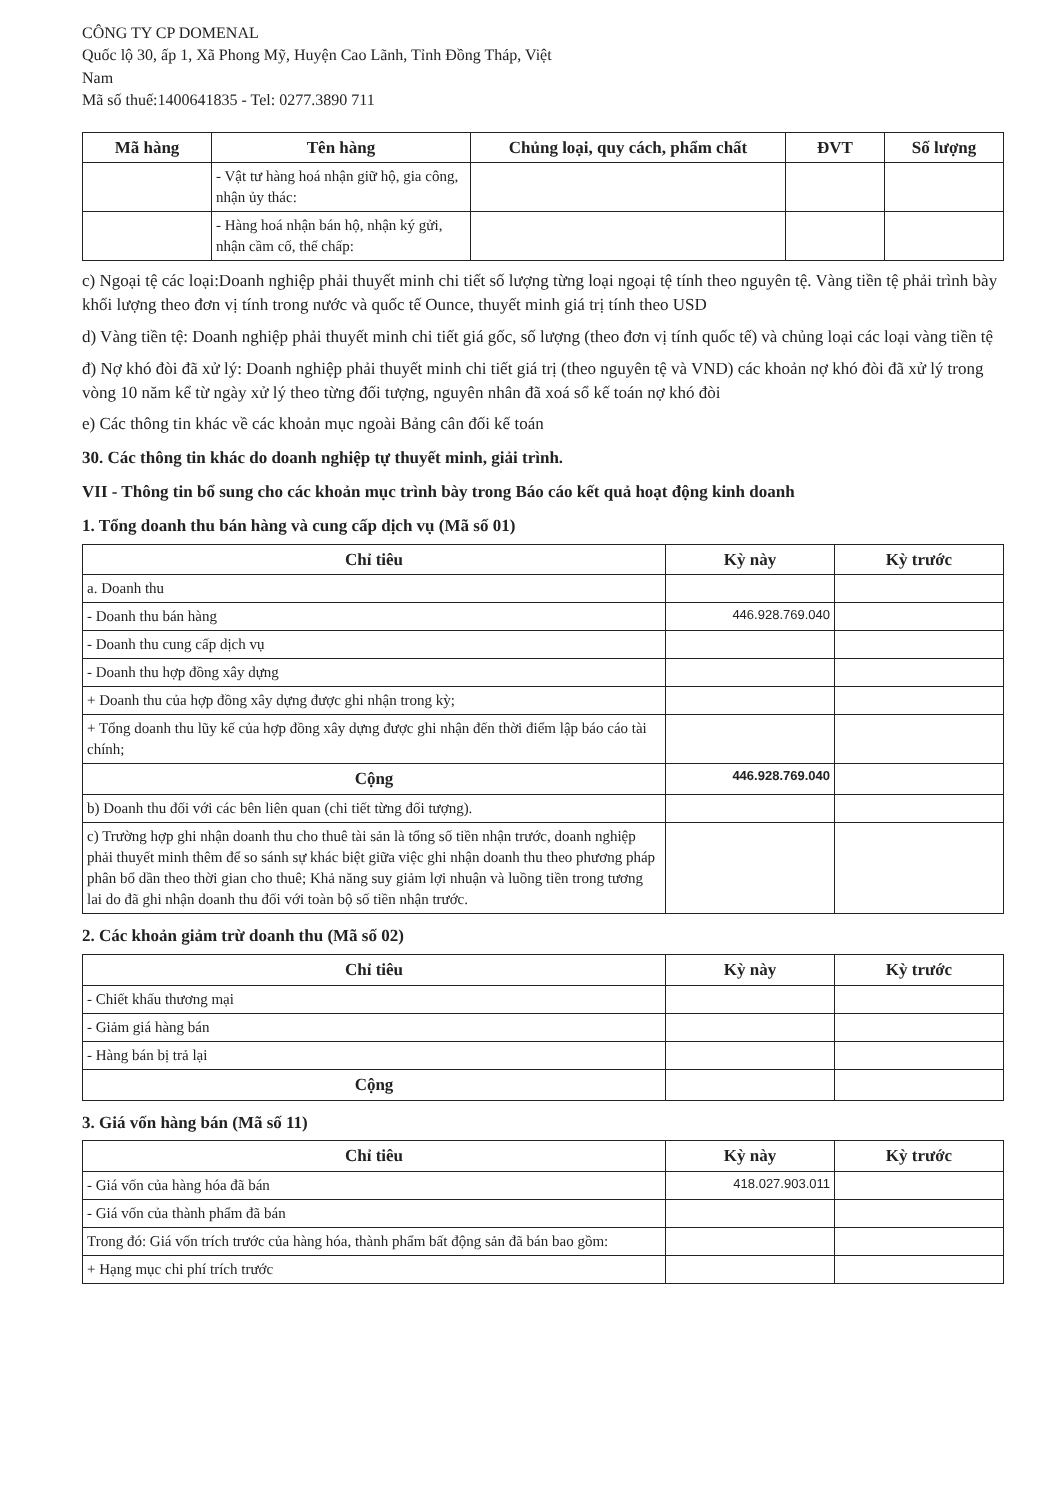CÔNG TY CP DOMENAL
Quốc lộ 30, ấp 1, Xã Phong Mỹ, Huyện Cao Lãnh, Tỉnh Đồng Tháp, Việt
Nam
Mã số thuế:1400641835 - Tel: 0277.3890 711
| Mã hàng | Tên hàng | Chủng loại, quy cách, phẩm chất | ĐVT | Số lượng |
| --- | --- | --- | --- | --- |
| | - Vật tư hàng hoá nhận giữ hộ, gia công, nhận ủy thác: | | | |
| | - Hàng hoá nhận bán hộ, nhận ký gửi, nhận cầm cố, thế chấp: | | | |
c) Ngoại tệ các loại:Doanh nghiệp phải thuyết minh chi tiết số lượng từng loại ngoại tệ tính theo nguyên tệ. Vàng tiền tệ phải trình bày khối lượng theo đơn vị tính trong nước và quốc tế Ounce, thuyết minh giá trị tính theo USD
d) Vàng tiền tệ: Doanh nghiệp phải thuyết minh chi tiết giá gốc, số lượng (theo đơn vị tính quốc tế) và chủng loại các loại vàng tiền tệ
đ) Nợ khó đòi đã xử lý: Doanh nghiệp phải thuyết minh chi tiết giá trị (theo nguyên tệ và VND) các khoản nợ khó đòi đã xử lý trong vòng 10 năm kể từ ngày xử lý theo từng đối tượng, nguyên nhân đã xoá sổ kế toán nợ khó đòi
e) Các thông tin khác về các khoản mục ngoài Bảng cân đối kế toán
30. Các thông tin khác do doanh nghiệp tự thuyết minh, giải trình.
VII - Thông tin bổ sung cho các khoản mục trình bày trong Báo cáo kết quả hoạt động kinh doanh
1. Tổng doanh thu bán hàng và cung cấp dịch vụ (Mã số 01)
| Chỉ tiêu | Kỳ này | Kỳ trước |
| --- | --- | --- |
| a. Doanh thu | | |
| - Doanh thu bán hàng | 446.928.769.040 | |
| - Doanh thu cung cấp dịch vụ | | |
| - Doanh thu hợp đồng xây dựng | | |
| + Doanh thu của hợp đồng xây dựng được ghi nhận trong kỳ; | | |
| + Tổng doanh thu lũy kế của hợp đồng xây dựng được ghi nhận đến thời điểm lập báo cáo tài chính; | | |
| Cộng | 446.928.769.040 | |
| b) Doanh thu đối với các bên liên quan (chi tiết từng đối tượng). | | |
| c) Trường hợp ghi nhận doanh thu cho thuê tài sản là tổng số tiền nhận trước, doanh nghiệp phải thuyết minh thêm để so sánh sự khác biệt giữa việc ghi nhận doanh thu theo phương pháp phân bổ dần theo thời gian cho thuê; Khả năng suy giảm lợi nhuận và luồng tiền trong tương lai do đã ghi nhận doanh thu đối với toàn bộ số tiền nhận trước. | | |
2. Các khoản giảm trừ doanh thu (Mã số 02)
| Chỉ tiêu | Kỳ này | Kỳ trước |
| --- | --- | --- |
| - Chiết khấu thương mại | | |
| - Giảm giá hàng bán | | |
| - Hàng bán bị trả lại | | |
| Cộng | | |
3. Giá vốn hàng bán (Mã số 11)
| Chỉ tiêu | Kỳ này | Kỳ trước |
| --- | --- | --- |
| - Giá vốn của hàng hóa đã bán | 418.027.903.011 | |
| - Giá vốn của thành phẩm đã bán | | |
| Trong đó: Giá vốn trích trước của hàng hóa, thành phẩm bất động sản đã bán bao gồm: | | |
| + Hạng mục chi phí trích trước | | |